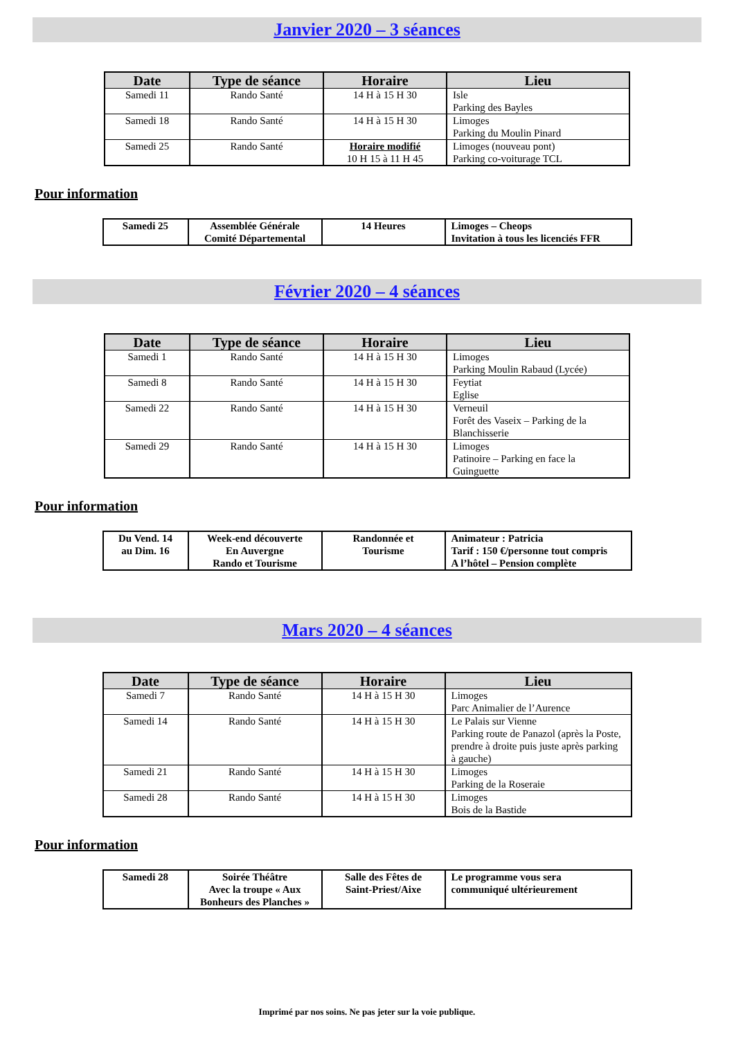Janvier 2020 – 3 séances
| Date | Type de séance | Horaire | Lieu |
| --- | --- | --- | --- |
| Samedi 11 | Rando Santé | 14 H à 15 H 30 | Isle Parking des Bayles |
| Samedi 18 | Rando Santé | 14 H à 15 H 30 | Limoges Parking du Moulin Pinard |
| Samedi 25 | Rando Santé | Horaire modifié 10 H 15 à 11 H 45 | Limoges (nouveau pont) Parking co-voiturage TCL |
Pour information
| Samedi 25 | Assemblée Générale Comité Départemental | 14 Heures | Limoges – Cheops Invitation à tous les licenciés FFR |
Février 2020 – 4 séances
| Date | Type de séance | Horaire | Lieu |
| --- | --- | --- | --- |
| Samedi 1 | Rando Santé | 14 H à 15 H 30 | Limoges Parking Moulin Rabaud (Lycée) |
| Samedi 8 | Rando Santé | 14 H à 15 H 30 | Feytiat Eglise |
| Samedi 22 | Rando Santé | 14 H à 15 H 30 | Verneuil Forêt des Vaseix – Parking de la Blanchisserie |
| Samedi 29 | Rando Santé | 14 H à 15 H 30 | Limoges Patinoire – Parking en face la Guinguette |
Pour information
| Du Vend. 14 au Dim. 16 | Week-end découverte En Auvergne Rando et Tourisme | Randonnée et Tourisme | Animateur : Patricia Tarif : 150 €/personne tout compris A l’hôtel – Pension complète |
Mars 2020 – 4 séances
| Date | Type de séance | Horaire | Lieu |
| --- | --- | --- | --- |
| Samedi 7 | Rando Santé | 14 H à 15 H 30 | Limoges Parc Animalier de l’Aurence |
| Samedi 14 | Rando Santé | 14 H à 15 H 30 | Le Palais sur Vienne Parking route de Panazol (après la Poste, prendre à droite puis juste après parking à gauche) |
| Samedi 21 | Rando Santé | 14 H à 15 H 30 | Limoges Parking de la Roseraie |
| Samedi 28 | Rando Santé | 14 H à 15 H 30 | Limoges Bois de la Bastide |
Pour information
| Samedi 28 | Soirée Théâtre Avec la troupe « Aux Bonheurs des Planches » | Salle des Fêtes de Saint-Priest/Aixe | Le programme vous sera communiqué ultérieurement |
Imprimé par nos soins. Ne pas jeter sur la voie publique.